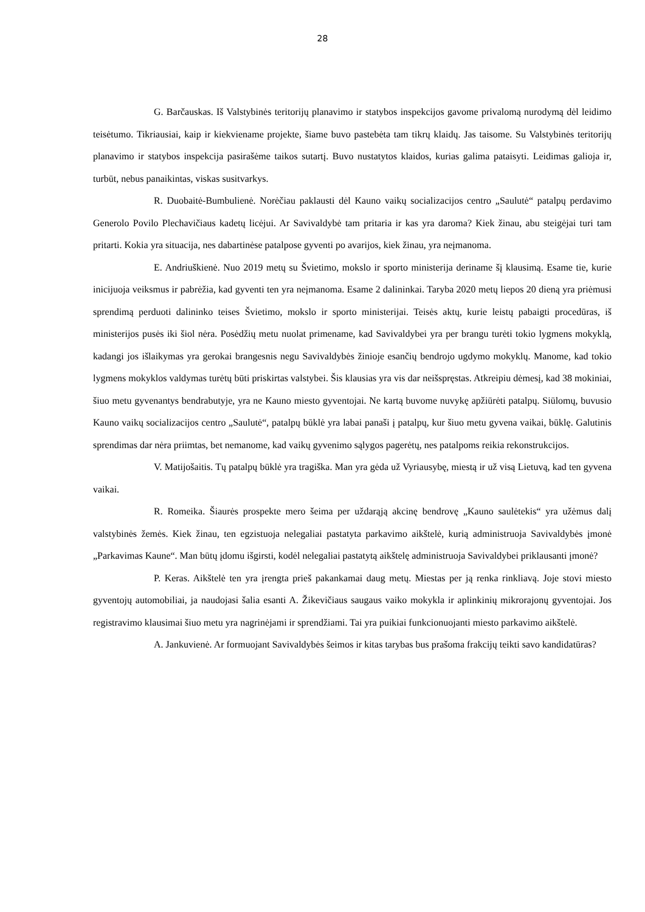28
G. Barčauskas. Iš Valstybinės teritorijų planavimo ir statybos inspekcijos gavome privalomą nurodymą dėl leidimo teisėtumo. Tikriausiai, kaip ir kiekviename projekte, šiame buvo pastebėta tam tikrų klaidų. Jas taisome. Su Valstybinės teritorijų planavimo ir statybos inspekcija pasirašėme taikos sutartį. Buvo nustatytos klaidos, kurias galima pataisyti. Leidimas galioja ir, turbūt, nebus panaikintas, viskas susitvarkys.
R. Duobaitė-Bumbulienė. Norėčiau paklausti dėl Kauno vaikų socializacijos centro „Saulutė“ patalpų perdavimo Generolo Povilo Plechavičiaus kadetų licėjui. Ar Savivaldybė tam pritaria ir kas yra daroma? Kiek žinau, abu steigėjai turi tam pritarti. Kokia yra situacija, nes dabartinėse patalpose gyventi po avarijos, kiek žinau, yra neįmanoma.
E. Andriuškienė. Nuo 2019 metų su Švietimo, mokslo ir sporto ministerija deriname šį klausimą. Esame tie, kurie inicijuoja veiksmus ir pabrėžia, kad gyventi ten yra neįmanoma. Esame 2 dalininkai. Taryba 2020 metų liepos 20 dieną yra priėmusi sprendimą perduoti dalininko teises Švietimo, mokslo ir sporto ministerijai. Teisės aktų, kurie leistų pabaigti procedūras, iš ministerijos pusės iki šiol nėra. Posėdžių metu nuolat primename, kad Savivaldybei yra per brangu turėti tokio lygmens mokyklą, kadangi jos išlaikymas yra gerokai brangesnis negu Savivaldybės žinioje esančių bendrojo ugdymo mokyklų. Manome, kad tokio lygmens mokyklos valdymas turėtų būti priskirtas valstybei. Šis klausias yra vis dar neišspręstas. Atkreipiu dėmesį, kad 38 mokiniai, šiuo metu gyvenantys bendrabutyje, yra ne Kauno miesto gyventojai. Ne kartą buvome nuvykę apžiūrėti patalpų. Siūlomų, buvusio Kauno vaikų socializacijos centro „Saulutė“, patalpų būklė yra labai panaši į patalpų, kur šiuo metu gyvena vaikai, būklę. Galutinis sprendimas dar nėra priimtas, bet nemanome, kad vaikų gyvenimo sąlygos pagerėtų, nes patalpoms reikia rekonstrukcijos.
V. Matijošaitis. Tų patalpų būklė yra tragiška. Man yra gėda už Vyriausybę, miestą ir už visą Lietuvą, kad ten gyvena vaikai.
R. Romeika. Šiaurės prospekte mero šeima per uždarąją akcinę bendrovę „Kauno saulėtekis“ yra užėmus dalį valstybinės žemės. Kiek žinau, ten egzistuoja nelegaliai pastatyta parkavimo aikštelė, kurią administruoja Savivaldybės įmonė „Parkavimas Kaune“. Man būtų įdomu išgirsti, kodėl nelegaliai pastatytą aikštelę administruoja Savivaldybei priklausanti įmonė?
P. Keras. Aikštelė ten yra įrengta prieš pakankamai daug metų. Miestas per ją renka rinkliavą. Joje stovi miesto gyventojų automobiliai, ja naudojasi šalia esanti A. Žikevičiaus saugaus vaiko mokykla ir aplinkinių mikrorajonų gyventojai. Jos registravimo klausimai šiuo metu yra nagrinėjami ir sprendžiami. Tai yra puikiai funkcionuojanti miesto parkavimo aikštelė.
A. Jankuvienė. Ar formuojant Savivaldybės šeimos ir kitas tarybas bus prašoma frakcijų teikti savo kandidatūras?